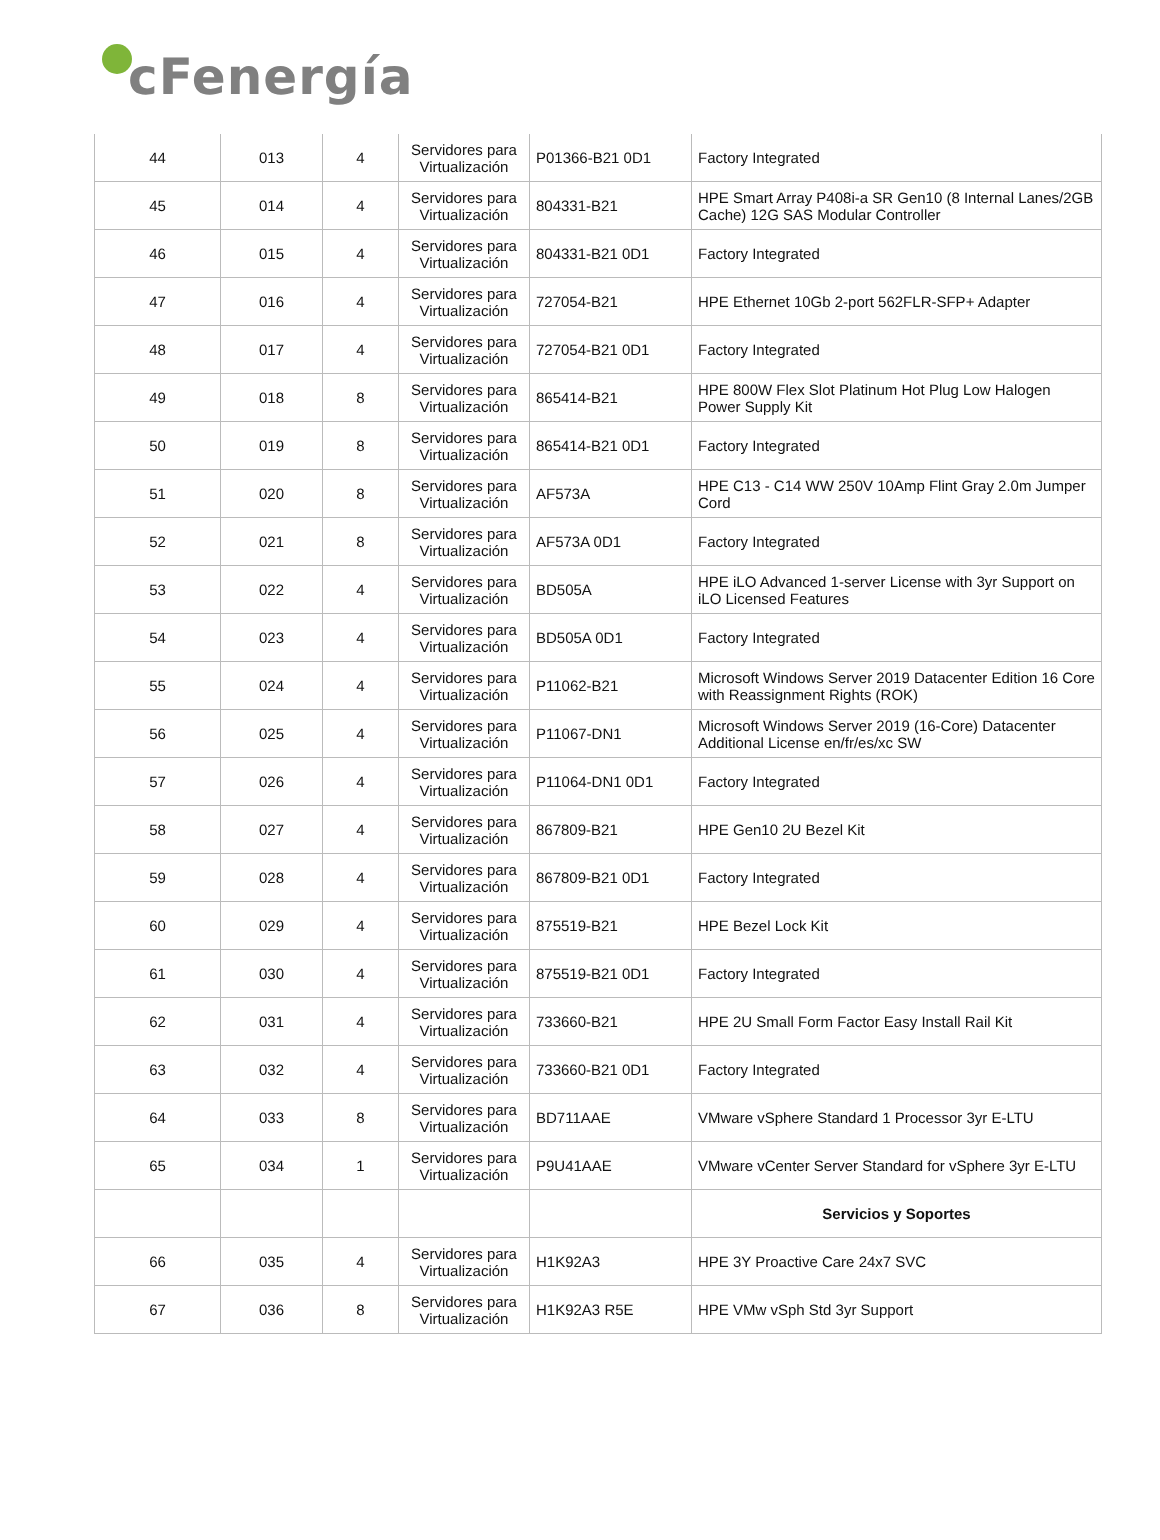cFenergía
| 44 | 013 | 4 | Servidores para Virtualización | P01366-B21 0D1 | Factory Integrated |
| 45 | 014 | 4 | Servidores para Virtualización | 804331-B21 | HPE Smart Array P408i-a SR Gen10 (8 Internal Lanes/2GB Cache) 12G SAS Modular Controller |
| 46 | 015 | 4 | Servidores para Virtualización | 804331-B21 0D1 | Factory Integrated |
| 47 | 016 | 4 | Servidores para Virtualización | 727054-B21 | HPE Ethernet 10Gb 2-port 562FLR-SFP+ Adapter |
| 48 | 017 | 4 | Servidores para Virtualización | 727054-B21 0D1 | Factory Integrated |
| 49 | 018 | 8 | Servidores para Virtualización | 865414-B21 | HPE 800W Flex Slot Platinum Hot Plug Low Halogen Power Supply Kit |
| 50 | 019 | 8 | Servidores para Virtualización | 865414-B21 0D1 | Factory Integrated |
| 51 | 020 | 8 | Servidores para Virtualización | AF573A | HPE C13 - C14 WW 250V 10Amp Flint Gray 2.0m Jumper Cord |
| 52 | 021 | 8 | Servidores para Virtualización | AF573A 0D1 | Factory Integrated |
| 53 | 022 | 4 | Servidores para Virtualización | BD505A | HPE iLO Advanced 1-server License with 3yr Support on iLO Licensed Features |
| 54 | 023 | 4 | Servidores para Virtualización | BD505A 0D1 | Factory Integrated |
| 55 | 024 | 4 | Servidores para Virtualización | P11062-B21 | Microsoft Windows Server 2019 Datacenter Edition 16 Core with Reassignment Rights (ROK) |
| 56 | 025 | 4 | Servidores para Virtualización | P11067-DN1 | Microsoft Windows Server 2019 (16-Core) Datacenter Additional License en/fr/es/xc SW |
| 57 | 026 | 4 | Servidores para Virtualización | P11064-DN1 0D1 | Factory Integrated |
| 58 | 027 | 4 | Servidores para Virtualización | 867809-B21 | HPE Gen10 2U Bezel Kit |
| 59 | 028 | 4 | Servidores para Virtualización | 867809-B21 0D1 | Factory Integrated |
| 60 | 029 | 4 | Servidores para Virtualización | 875519-B21 | HPE Bezel Lock Kit |
| 61 | 030 | 4 | Servidores para Virtualización | 875519-B21 0D1 | Factory Integrated |
| 62 | 031 | 4 | Servidores para Virtualización | 733660-B21 | HPE 2U Small Form Factor Easy Install Rail Kit |
| 63 | 032 | 4 | Servidores para Virtualización | 733660-B21 0D1 | Factory Integrated |
| 64 | 033 | 8 | Servidores para Virtualización | BD711AAE | VMware vSphere Standard 1 Processor 3yr E-LTU |
| 65 | 034 | 1 | Servidores para Virtualización | P9U41AAE | VMware vCenter Server Standard for vSphere 3yr E-LTU |
| | | | | | Servicios y Soportes |
| 66 | 035 | 4 | Servidores para Virtualización | H1K92A3 | HPE 3Y Proactive Care 24x7 SVC |
| 67 | 036 | 8 | Servidores para Virtualización | H1K92A3 R5E | HPE VMw vSph Std 3yr Support |